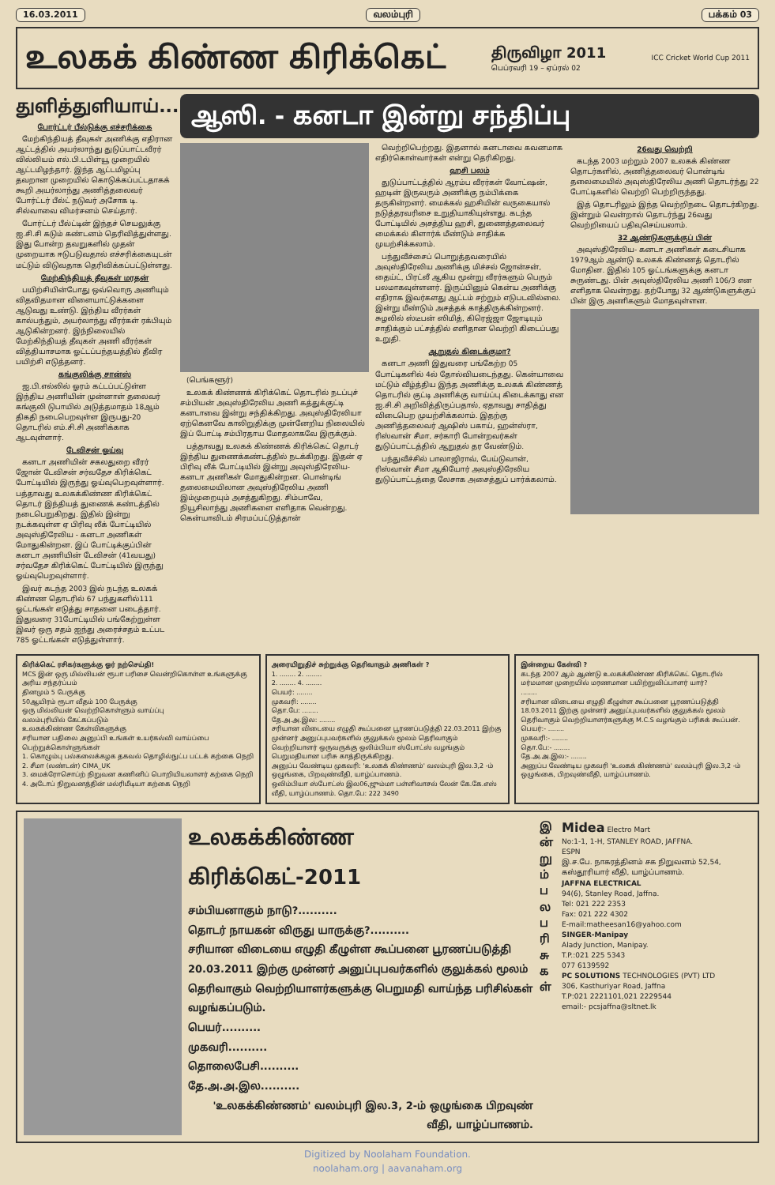16.03.2011 வலம்புரி பக்கம் 03
உலகக் கிண்ண கிரிக்கெட்
திருவிழா 2011
பெப்ரவரி 19 – ஏப்ரல் 02
ICC Cricket World Cup 2011
துளித்துளியாய்...
போர்ட்டர் பீல்டுக்கு எச்சரிக்கை
மேற்கிந்தியத் தீவுகள் அணிக்கு எதிரான ஆட்டத்தில் அயர்லாந்து துடுப்பாட்டவீரர் வில்லியம் எல்.பி.டபிள்யூ முறையில் ஆட்டமிழந்தார். இந்த ஆட்டமிழப்பு தவறான முறையில் கொடுக்கப்பட்டதாகக் கூறி அயர்லாந்து அணித்தலைவர் போர்ட்டர் பீல்ட் நடுவர் அசோக டி. சில்வாவை விமர்சனம் செய்தார்.
போர்ட்டர் பீல்ட்டின் இந்தச் செயலுக்கு ஐ.சி.சி கடும் கண்டனம் தெரிவித்துள்ளது. இது போன்ற தவறுகளில் முதன் முறையாக ஈடுபடுவதால் எச்சரிக்கையுடன் மட்டும் விடுவதாக தெரிவிக்கப்பட்டுள்ளது.
மேற்கிந்தியத் தீவுகள் மரதன்
பயிற்சியின்போது ஒவ்வொரு அணியும் விதவிதமான விளையாட்டுக்களை ஆடுவது உண்டு. இந்திய வீரர்கள் கால்பந்தும், அயர்லாந்து வீரர்கள் ரக்பியும் ஆடுகின்றனர். இந்நிலையில் மேற்கிந்தியத் தீவுகள் அணி வீரர்கள் வித்தியாசமாக ஓட்டப்பந்தயத்தில் தீவிர பயிற்சி எடுத்தனர்.
கங்குலிக்கு சான்ஸ்
ஐ.பி.எல்லில் ஓரம் கட்டப்பட்டுள்ள இந்திய அணியின் முன்னாள் தலைவர் கங்குலி டுபாயில் அடுத்தமாதம் 18ஆம் திகதி நடைபெறவுள்ள இருபது-20 தொடரில் எம்.சி.சி அணிக்காக ஆடவுள்ளார்.
டேவிசன் ஓய்வு
கனடா அணியின் சகலதுறை வீரர் ஜோன் டேவிசன் சர்வதேச கிரிக்கெட் போட்டியில் இருந்து ஓய்வுபெறவுள்ளார். பத்தாவது உலகக்கிண்ண கிரிக்கெட் தொடர் இந்தியத் துணைக் கண்டத்தில் நடைபெறுகிறது. இதில் இன்று நடக்கவுள்ள ஏ பிரிவு லீக் போட்டியில் அவுஸ்திரேலிய - கனடா அணிகள் மோதுகின்றன. இப் போட்டிக்குப்பின் கனடா அணியின் டேவிசன் (41வயது) சர்வதேச கிரிக்கெட் போட்டியில் இருந்து ஓய்வுபெறவுள்ளார்.
இவர் கடந்த 2003 இல் நடந்த உலகக் கிண்ண தொடரில் 67 பந்துகளில்111 ஓட்டங்கள் எடுத்து சாதனை படைத்தார். இதுவரை 31போட்டியில் பங்கேற்றுள்ள இவர் ஒரு சதம் ஐந்து அரைச்சதம் உட்பட 785 ஓட்டங்கள் எடுத்துள்ளார்.
ஆஸி. - கனடா இன்று சந்திப்பு
(பெங்களூர்)
உலகக் கிண்ணக் கிரிக்கெட் தொடரில் நடப்புச் சம்பியன் அவுஸ்திரேலிய அணி கத்துக்குட்டி கனடாவை இன்று சந்திக்கிறது. அவுஸ்திரேலியா ஏற்கெனவே காலிறுதிக்கு முன்னேறிய நிலையில் இப் போட்டி சம்பிரதாய மோதலாகவே இருக்கும்.
பத்தாவது உலகக் கிண்ணக் கிரிக்கெட் தொடர் இந்திய துணைக்கண்டத்தில் நடக்கிறது. இதன் ஏ பிரிவு லீக் போட்டியில் இன்று அவுஸ்திரேலிய- கனடா அணிகள் மோதுகின்றன. பொன்டிங் தலைமையிலான அவுஸ்திரேலிய அணி இம்முறையும் அசத்துகிறது. சிம்பாவே, நியூசிலாந்து அணிகளை எளிதாக வென்றது. கென்யாவிடம் சிரமப்பட்டுத்தான்
வெற்றிபெற்றது. இதனால் கனடாவை கவனமாக எதிர்கொள்வார்கள் என்று தெரிகிறது.
ஹசி பலம்
துடுப்பாட்டத்தில் ஆரம்ப வீரர்கள் வோட்ஷன், ஹடின் இருவரும் அணிக்கு நம்பிக்கை தருகின்றனர். மைக்கல் ஹசியின் வருகையால் நடுத்தரவரிசை உறுதியாகியுள்ளது. கடந்த போட்டியில் அசத்திய ஹசி, துணைத்தலைவர் மைக்கல் கிளார்க் மீண்டும் சாதிக்க முயற்சிக்கலாம்.
பந்துவீச்சைப் பொறுத்தவரையில் அவுஸ்திரேலிய அணிக்கு மிச்சல் ஜோன்சன், தைய்ட், பிரட்லீ ஆகிய மூன்று வீரர்களும் பெரும் பலமாகவுள்ளனர். இருப்பினும் கென்ய அணிக்கு எதிராக இவர்களது ஆட்டம் சற்றும் எடுபடவில்லை. இன்று மீண்டும் அசத்தக் காத்திருக்கின்றனர். சுழலில் ஸ்டீபன் ஸிமித், கிரெஜ்ஜா ஜோடியும் சாதிக்கும் பட்சத்தில் எளிதான வெற்றி கிடைப்பது உறுதி.
ஆறுதல் கிடைக்குமா?
கனடா அணி இதுவரை பங்கேற்ற 05 போட்டிகளில் 4ல் தோல்வியடைந்தது. கென்யாவை மட்டும் வீழ்த்திய இந்த அணிக்கு உலகக் கிண்ணத் தொடரில் குட்டி அணிக்கு வாய்ப்பு கிடைக்காது என ஐ.சி.சி அறிவித்திருப்பதால், ஏதாவது சாதித்து விடைபெற முயற்சிக்கலாம். இதற்கு அணித்தலைவர் ஆஷிஸ் பகாய், ஹன்ஸ்ரா, ரிஸ்வான் சீமா, சர்காரி போன்றவர்கள் துடுப்பாட்டத்தில் ஆறுதல் தர வேண்டும்.
பந்துவீச்சில் பாலாஜிராவ், பேய்டுவான், ரிஸ்வான் சீமா ஆகியோர் அவுஸ்திரேலிய துடுப்பாட்டத்தை லேசாக அசைத்துப் பார்க்கலாம்.
26வது வெற்றி
கடந்த 2003 மற்றும் 2007 உலகக் கிண்ண தொடர்களில், அணித்தலைவர் பொன்டிங் தலைமையில் அவுஸ்திரேலிய அணி தொடர்ந்து 22 போட்டிகளில் வெற்றி பெற்றிருந்தது.
இத் தொடரிலும் இந்த வெற்றிநடை தொடர்கிறது. இன்றும் வென்றால் தொடர்ந்து 26வது வெற்றியைப் பதிவுசெய்யலாம்.
32 ஆண்டுகளுக்குப் பின்
அவுஸ்திரேலிய- கனடா அணிகள் கடைசியாக 1979ஆம் ஆண்டு உலகக் கிண்ணத் தொடரில் மோதின. இதில் 105 ஓட்டங்களுக்கு கனடா சுருண்டது. பின் அவுஸ்திரேலிய அணி 106/3 என எளிதாக வென்றது. தற்போது 32 ஆண்டுகளுக்குப் பின் இரு அணிகளும் மோதவுள்ளன.
கிரிக்கெட் ரசிகர்களுக்கு ஓர் நற்செய்தி!
MCS இன் ஒரு மில்லியன் ரூபா பரிசை வென்றிகொள்ள உங்களுக்கு அரிய சந்தர்ப்பம்
தினமும் 5 பேருக்கு
50ஆயிரம் ரூபா வீதம் 100 பேருக்கு
ஒரு மில்லியன் வெற்றிகொள்ளும் வாய்ப்பு
வலம்புரியில் கேட்கப்படும்
உலகக்கிண்ண கேள்விகளுக்கு
சரியான பதிலை அனுப்பி உங்கள் உயர்கல்வி வாய்ப்பை
பெற்றுக்கொள்ளுங்கள்
1. கொழும்பு பல்கலைக்கழக தகவல் தொழில்நுட்ப பட்டக் கற்கை நெறி
2. சீமா (லண்டன்) CIMA_UK
3. மைக்ரோசொப்ற் நிறுவன கணினிப் பொறியியலாளர் கற்கை நெறி
4. அடோப் நிறுவனத்தின் மல்ரிமீடியா கற்கை நெறி
அரையிறுதிச் சுற்றுக்கு தெரிவாகும் அணிகள் ?
1. ........ 2. ........
2. ........ 4. ........
பெயர்: ........
முகவரி: ........
தொ.பே: ........
தே.அ.அ.இல: ........
சரியான விடையை எழுதி கூப்பனை பூரணப்படுத்தி 22.03.2011 இற்கு முன்னர் அனுப்புபவர்களில் குலுக்கல் மூலம் தெரிவாகும் வெற்றியாளர் ஒருவருக்கு ஒலிம்பியா ஸ்போட்ஸ் வழங்கும் பெறுமதியான பரிசு காத்திருக்கிறது.
அனுப்ப வேண்டிய முகவரி: 'உலகக் கிண்ணம்' வலம்புரி இல.3,2 -ம் ஒழுங்கை, பிறவுண்வீதி, யாழ்ப்பாணம்.
ஒலிம்பியா ஸ்போட்ஸ் இல06,ஜும்மா பள்ளிவாசல் லேன் கே.கே.எஸ் வீதி, யாழ்ப்பாணம். தொ.பே: 222 3490
இன்றைய கேள்வி ?
கடந்த 2007 ஆம் ஆண்டு உலகக்கிண்ண கிரிக்கெட் தொடரில் மர்மமான முறையில் மரணமான பயிற்றுவிப்பாளர் யார்?
........
சரியான விடையை எழுதி கீழுள்ள கூப்பனை பூரணப்படுத்தி 18.03.2011 இற்கு முன்னர் அனுப்புபவர்களில் குலுக்கல் மூலம் தெரிவாகும் வெற்றியாளர்களுக்கு M.C.S வழங்கும் பரிசுக் கூப்பன்.
பெயர்:- ........
முகவரி:- ........
தொ.பே:- ........
தே.அ.அ.இல:- ........
அனுப்ப வேண்டிய முகவரி 'உலகக் கிண்ணம்' வலம்புரி இல.3,2 -ம் ஒழுங்கை, பிறவுண்வீதி, யாழ்ப்பாணம்.
உலகக்கிண்ண கிரிக்கெட்-2011
சம்பியனாகும் நாடு?..........
தொடர் நாயகன் விருது யாருக்கு?..........
சரியான விடையை எழுதி கீழுள்ள கூப்பனை பூரணப்படுத்தி 20.03.2011 இற்கு முன்னர் அனுப்புபவர்களில் குலுக்கல் மூலம் தெரிவாகும் வெற்றியாளர்களுக்கு பெறுமதி வாய்ந்த பரிசில்கள் வழங்கப்படும்.
பெயர்..........
முகவரி..........
தொலைபேசி..........
தே.அ.அ.இல..........
'உலகக்கிண்ணம்' வலம்புரி இல.3, 2-ம் ஒழுங்கை பிறவுண் வீதி, யாழ்ப்பாணம்.
இ ன் று ம் ப ல ப ரி சு க ள்
Midea Electro Mart
No:1-1, 1-H, STANLEY ROAD, JAFFNA.
ESPN
இ.ச.பே. நாகரத்தினம் சக நிறுவனம் 52,54, கஸ்தூரியார் வீதி, யாழ்ப்பாணம்.
JAFFNA ELECTRICAL
94(6), Stanley Road, Jaffna.
Tel: 021 222 2353
Fax: 021 222 4302
E-mail:matheesan16@yahoo.com
SINGER-Manipay
Alady Junction, Manipay.
T.P.:021 225 5343
077 6139592
PC SOLUTIONS TECHNOLOGIES (PVT) LTD
306, Kasthuriyar Road, Jaffna
T.P:021 2221101,021 2229544
email:- pcsjaffna@sltnet.lk
Digitized by Noolaham Foundation.
noolaham.org | aavanaham.org